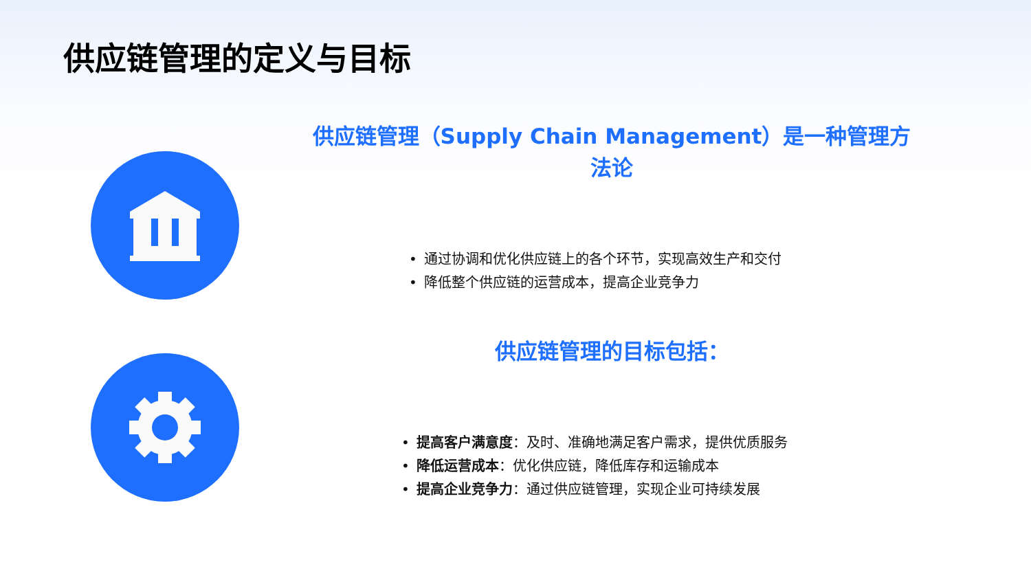供应链管理的定义与目标
供应链管理（Supply Chain Management）是一种管理方法论
• 通过协调和优化供应链上的各个环节，实现高效生产和交付
• 降低整个供应链的运营成本，提高企业竞争力
供应链管理的目标包括：
• 提高客户满意度：及时、准确地满足客户需求，提供优质服务
• 降低运营成本：优化供应链，降低库存和运输成本
• 提高企业竞争力：通过供应链管理，实现企业可持续发展